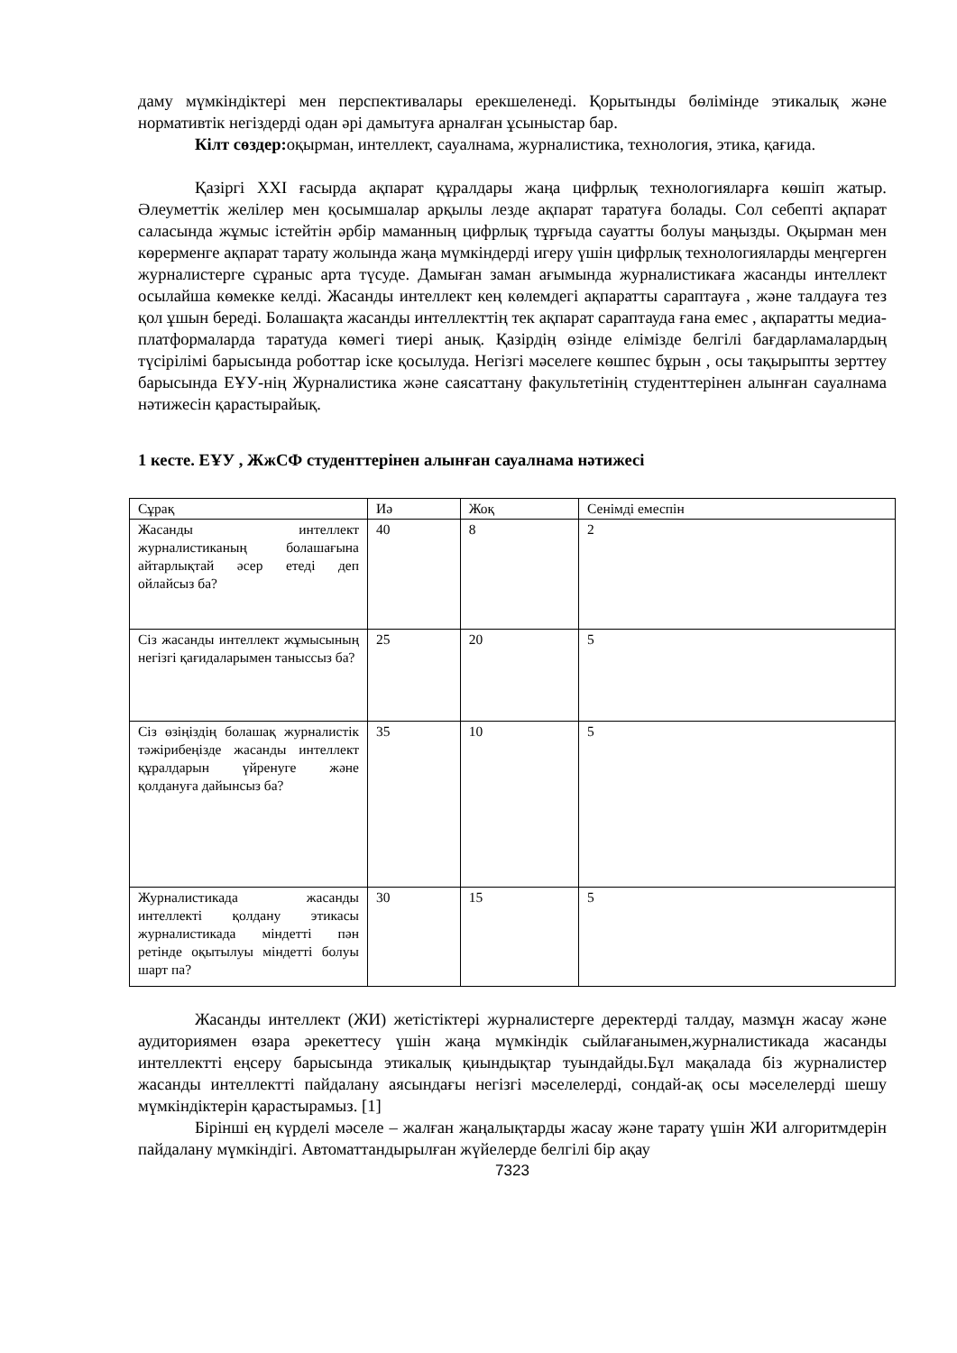даму мүмкіндіктері мен перспективалары ерекшеленеді. Қорытынды бөлімінде этикалық және нормативтік негіздерді одан әрі дамытуға арналған ұсыныстар бар.
Кілт сөздер: оқырман, интеллект, сауалнама, журналистика, технология, этика, қағида.
Қазіргі XXI ғасырда ақпарат құралдары жаңа цифрлық технологияларға көшіп жатыр. Әлеуметтік желілер мен қосымшалар арқылы лезде ақпарат таратуға болады. Сол себепті ақпарат саласында жұмыс істейтін әрбір маманның цифрлық тұрғыда сауатты болуы маңызды. Оқырман мен көрерменге ақпарат тарату жолында жаңа мүмкіндерді игеру үшін цифрлық технологияларды меңгерген журналистерге сұраныс арта түсуде. Дамыған заман ағымында журналистикаға жасанды интеллект осылайша көмекке келді. Жасанды интеллект кең көлемдегі ақпаратты сараптауға , және талдауға тез қол ұшын береді. Болашақта жасанды интеллекттің тек ақпарат сараптауда ғана емес , ақпаратты медиа-платформаларда таратуда көмегі тиері анық. Қазірдің өзінде елімізде белгілі бағдарламалардың түсірілімі барысында роботтар іске қосылуда. Негізгі мәселеге көшпес бұрын , осы тақырыпты зерттеу барысында ЕҰУ-нің Журналистика және саясаттану факультетінің студенттерінен алынған сауалнама нәтижесін қарастырайық.
1 кесте. ЕҰУ , ЖжСФ студенттерінен алынған сауалнама нәтижесі
| Сұрақ | Иә | Жоқ | Сенімді емеспін |
| Жасанды интеллект журналистиканың болашағына айтарлықтай әсер етеді деп ойлайсыз ба? | 40 | 8 | 2 |
| Сіз жасанды интеллект жұмысының негізгі қағидаларымен таныссыз ба? | 25 | 20 | 5 |
| Сіз өзіңіздің болашақ журналистік тәжірибеңізде жасанды интеллект құралдарын үйренуге және қолдануға дайынсыз ба? | 35 | 10 | 5 |
| Журналистикада жасанды интеллекті қолдану этикасы журналистикада міндетті пән ретінде оқытылуы міндетті болуы шарт па? | 30 | 15 | 5 |
Жасанды интеллект (ЖИ) жетістіктері журналистерге деректерді талдау, мазмұн жасау және аудиториямен өзара әрекеттесу үшін жаңа мүмкіндік сыйлағанымен,журналистикада жасанды интеллектті еңсеру барысында этикалық қиындықтар туындайды.Бұл мақалада біз журналистер жасанды интеллектті пайдалану аясындағы негізгі мәселелерді, сондай-ақ осы мәселелерді шешу мүмкіндіктерін қарастырамыз. [1]
Бірінші ең күрделі мәселе – жалған жаңалықтарды жасау және тарату үшін ЖИ алгоритмдерін пайдалану мүмкіндігі. Автоматтандырылған жүйелерде белгілі бір ақау
7323